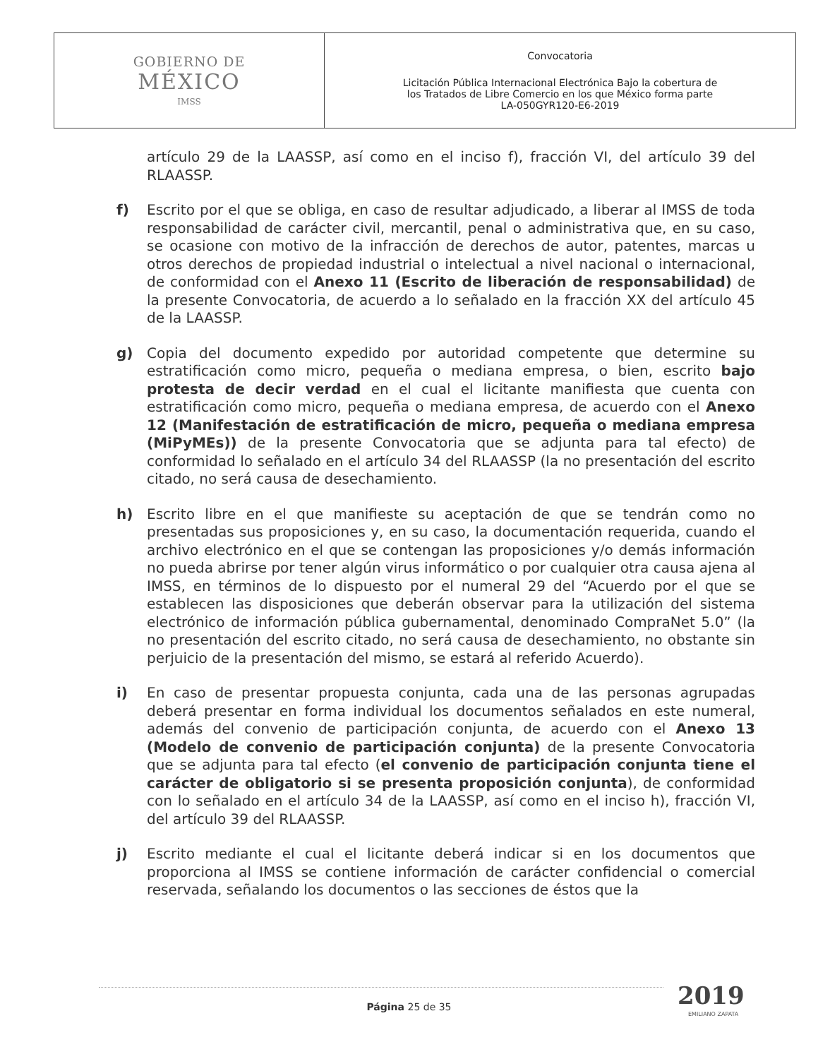| GOBIERNO DE MÉXICO IMSS | Convocatoria Licitación Pública Internacional Electrónica Bajo la cobertura de los Tratados de Libre Comercio en los que México forma parte LA-050GYR120-E6-2019 |
artículo 29 de la LAASSP, así como en el inciso f), fracción VI, del artículo 39 del RLAASSP.
f) Escrito por el que se obliga, en caso de resultar adjudicado, a liberar al IMSS de toda responsabilidad de carácter civil, mercantil, penal o administrativa que, en su caso, se ocasione con motivo de la infracción de derechos de autor, patentes, marcas u otros derechos de propiedad industrial o intelectual a nivel nacional o internacional, de conformidad con el Anexo 11 (Escrito de liberación de responsabilidad) de la presente Convocatoria, de acuerdo a lo señalado en la fracción XX del artículo 45 de la LAASSP.
g) Copia del documento expedido por autoridad competente que determine su estratificación como micro, pequeña o mediana empresa, o bien, escrito bajo protesta de decir verdad en el cual el licitante manifiesta que cuenta con estratificación como micro, pequeña o mediana empresa, de acuerdo con el Anexo 12 (Manifestación de estratificación de micro, pequeña o mediana empresa (MiPyMEs)) de la presente Convocatoria que se adjunta para tal efecto) de conformidad lo señalado en el artículo 34 del RLAASSP (la no presentación del escrito citado, no será causa de desechamiento.
h) Escrito libre en el que manifieste su aceptación de que se tendrán como no presentadas sus proposiciones y, en su caso, la documentación requerida, cuando el archivo electrónico en el que se contengan las proposiciones y/o demás información no pueda abrirse por tener algún virus informático o por cualquier otra causa ajena al IMSS, en términos de lo dispuesto por el numeral 29 del “Acuerdo por el que se establecen las disposiciones que deberán observar para la utilización del sistema electrónico de información pública gubernamental, denominado CompraNet 5.0” (la no presentación del escrito citado, no será causa de desechamiento, no obstante sin perjuicio de la presentación del mismo, se estará al referido Acuerdo).
i) En caso de presentar propuesta conjunta, cada una de las personas agrupadas deberá presentar en forma individual los documentos señalados en este numeral, además del convenio de participación conjunta, de acuerdo con el Anexo 13 (Modelo de convenio de participación conjunta) de la presente Convocatoria que se adjunta para tal efecto (el convenio de participación conjunta tiene el carácter de obligatorio si se presenta proposición conjunta), de conformidad con lo señalado en el artículo 34 de la LAASSP, así como en el inciso h), fracción VI, del artículo 39 del RLAASSP.
j) Escrito mediante el cual el licitante deberá indicar si en los documentos que proporciona al IMSS se contiene información de carácter confidencial o comercial reservada, señalando los documentos o las secciones de éstos que la
Página 25 de 35 2019
EMILIANO ZAPATA